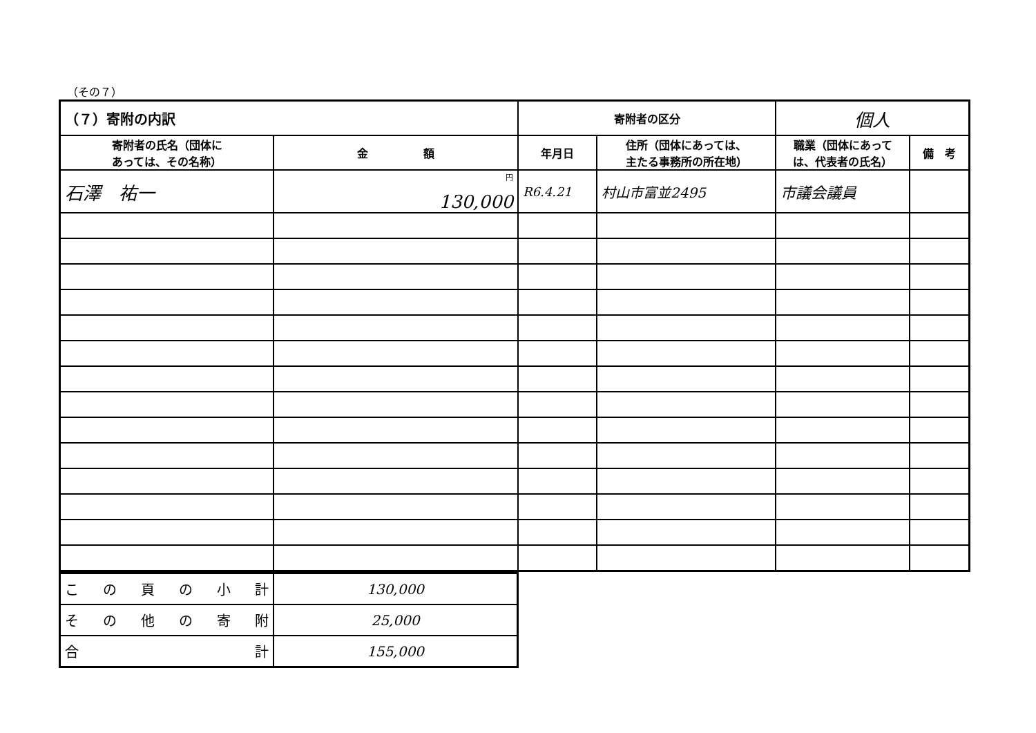（その７）
| （７）寄附の内訳 | | 寄附者の区分 | | 個人 | |
| 寄附者の氏名（団体に あっては、その名称） | 金 額 | 年月日 | 住所（団体にあっては、 主たる事務所の所在地） | 職業（団体にあって は、代表者の氏名） | 備 考 |
| 石澤 祐一 | <sup>円</sup> 130,000 | R6.4.21 | 村山市富並2495 | 市議会議員 | |
| こ の 頁 の 小 計 | 130,000 |
| そ の 他 の 寄 附 | 25,000 |
| 合 計 | 155,000 |